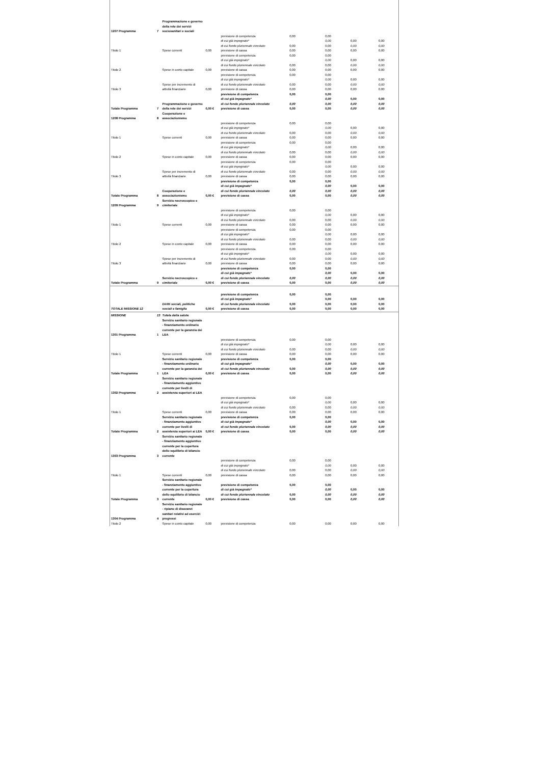| 1207 Programma | 7 | Programmazione e governo della rete dei servizi sociosanitari e sociali | | | | | | |
| Titolo 1 | | Spese correnti | 0,00 | previsione di competenza di cui già impegnato* di cui fondo pluriennale vincolato previsione di cassa | 0,00 0,00 0,00 | 0,00 0,00 0,00 0,00 | 0,00 0,00 0,00 | 0,00 0,00 0,00 |
| Titolo 2 | | Spese in conto capitale | 0,00 | previsione di competenza di cui già impegnato* di cui fondo pluriennale vincolato previsione di cassa | 0,00 0,00 0,00 | 0,00 0,00 0,00 0,00 | 0,00 0,00 0,00 | 0,00 0,00 0,00 |
| Titolo 3 | | Spese per incremento di attività finanziarie | 0,00 | previsione di competenza di cui già impegnato* di cui fondo pluriennale vincolato previsione di cassa | 0,00 0,00 0,00 | 0,00 0,00 0,00 0,00 | 0,00 0,00 0,00 | 0,00 0,00 0,00 |
| Totale Programma | 7 | Programmazione e governo della rete dei servizi | 0,00 € | previsione di competenza di cui già impegnato* di cui fondo pluriennale vincolato previsione di cassa | 0,00 0,00 0,00 | 0,00 0,00 0,00 0,00 | 0,00 0,00 0,00 | 0,00 0,00 0,00 |
| 1208 Programma | 8 | Cooperazione e associazionismo | | | | | | |
| Titolo 1 | | Spese correnti | 0,00 | previsione di competenza di cui già impegnato* di cui fondo pluriennale vincolato previsione di cassa | 0,00 0,00 0,00 | 0,00 0,00 0,00 0,00 | 0,00 0,00 0,00 | 0,00 0,00 0,00 |
| Titolo 2 | | Spese in conto capitale | 0,00 | previsione di competenza di cui già impegnato* di cui fondo pluriennale vincolato previsione di cassa | 0,00 0,00 0,00 | 0,00 0,00 0,00 0,00 | 0,00 0,00 0,00 | 0,00 0,00 0,00 |
| Titolo 3 | | Spese per incremento di attività finanziarie | 0,00 | previsione di competenza di cui già impegnato* di cui fondo pluriennale vincolato previsione di cassa | 0,00 0,00 0,00 | 0,00 0,00 0,00 0,00 | 0,00 0,00 0,00 | 0,00 0,00 0,00 |
| Totale Programma | 8 | Cooperazione e associazionismo | 0,00 € | previsione di competenza di cui già impegnato* di cui fondo pluriennale vincolato previsione di cassa | 0,00 0,00 0,00 | 0,00 0,00 0,00 0,00 | 0,00 0,00 0,00 | 0,00 0,00 0,00 |
| 1209 Programma | 9 | Servizio necroscopico e cimiteriale | | | | | | |
| Titolo 1 | | Spese correnti | 0,00 | previsione di competenza di cui già impegnato* di cui fondo pluriennale vincolato previsione di cassa | 0,00 0,00 0,00 | 0,00 0,00 0,00 0,00 | 0,00 0,00 0,00 | 0,00 0,00 0,00 |
| Titolo 2 | | Spese in conto capitale | 0,00 | previsione di competenza di cui già impegnato* di cui fondo pluriennale vincolato previsione di cassa | 0,00 0,00 0,00 | 0,00 0,00 0,00 0,00 | 0,00 0,00 0,00 | 0,00 0,00 0,00 |
| Titolo 3 | | Spese per incremento di attività finanziarie | 0,00 | previsione di competenza di cui già impegnato* di cui fondo pluriennale vincolato previsione di cassa | 0,00 0,00 0,00 | 0,00 0,00 0,00 0,00 | 0,00 0,00 0,00 | 0,00 0,00 0,00 |
| Totale Programma | 9 | Servizio necroscopico e cimiteriale | 0,00 € | previsione di competenza di cui già impegnato* di cui fondo pluriennale vincolato previsione di cassa | 0,00 0,00 0,00 | 0,00 0,00 0,00 0,00 | 0,00 0,00 0,00 | 0,00 0,00 0,00 |
| TOTALE MISSIONE 12 | | Diritti sociali, politiche sociali e famiglia | 0,00 € | previsione di competenza di cui già impegnato* di cui fondo pluriennale vincolato previsione di cassa | 0,00 0,00 0,00 | 0,00 0,00 0,00 0,00 | 0,00 0,00 0,00 | 0,00 0,00 0,00 |
| MISSIONE | 13 | Tutela della salute | | | | | | |
| 1301 Programma | 1 | Servizio sanitario regionale - finanziamento ordinario corrente per la garanzia dei LEA | | | | | | |
| Titolo 1 | | Spese correnti | 0,00 | previsione di competenza di cui già impegnato* di cui fondo pluriennale vincolato previsione di cassa | 0,00 0,00 0,00 | 0,00 0,00 0,00 0,00 | 0,00 0,00 0,00 | 0,00 0,00 0,00 |
| Totale Programma | 1 | Servizio sanitario regionale - finanziamento ordinario corrente per la garanzia dei LEA | 0,00 € | previsione di competenza di cui già impegnato* di cui fondo pluriennale vincolato previsione di cassa | 0,00 0,00 0,00 | 0,00 0,00 0,00 0,00 | 0,00 0,00 0,00 | 0,00 0,00 0,00 |
| 1302 Programma | 2 | Servizio sanitario regionale - finanziamento aggiuntivo corrente per livelli di assistenza superiori ai LEA | | | | | | |
| Titolo 1 | | Spese correnti | 0,00 | previsione di competenza di cui già impegnato* di cui fondo pluriennale vincolato previsione di cassa | 0,00 0,00 0,00 | 0,00 0,00 0,00 0,00 | 0,00 0,00 0,00 | 0,00 0,00 0,00 |
| Totale Programma | 2 | Servizio sanitario regionale - finanziamento aggiuntivo corrente per livelli di assistenza superiori ai LEA | 0,00 € | previsione di competenza di cui già impegnato* di cui fondo pluriennale vincolato previsione di cassa | 0,00 0,00 0,00 | 0,00 0,00 0,00 0,00 | 0,00 0,00 0,00 | 0,00 0,00 0,00 |
| 1303 Programma | 3 | Servizio sanitario regionale - finanziamento aggiuntivo corrente per la copertura dello squilibrio di bilancio corrente | | | | | | |
| Titolo 1 | | Spese correnti | 0,00 | previsione di competenza di cui già impegnato* di cui fondo pluriennale vincolato previsione di cassa | 0,00 0,00 0,00 | 0,00 0,00 0,00 0,00 | 0,00 0,00 0,00 | 0,00 0,00 0,00 |
| Totale Programma | 3 | Servizio sanitario regionale - finanziamento aggiuntivo corrente per la copertura dello squilibrio di bilancio corrente | 0,00 € | previsione di competenza di cui già impegnato* di cui fondo pluriennale vincolato previsione di cassa | 0,00 0,00 0,00 | 0,00 0,00 0,00 0,00 | 0,00 0,00 0,00 | 0,00 0,00 0,00 |
| 1304 Programma | 4 | Servizio sanitario regionale - ripiano di disavanzi sanitari relativi ad esercizi pregressi | | | | | | |
| Titolo 2 | | Spese in conto capitale | 0,00 | previsione di competenza | 0,00 | 0,00 | 0,00 | 0,00 |